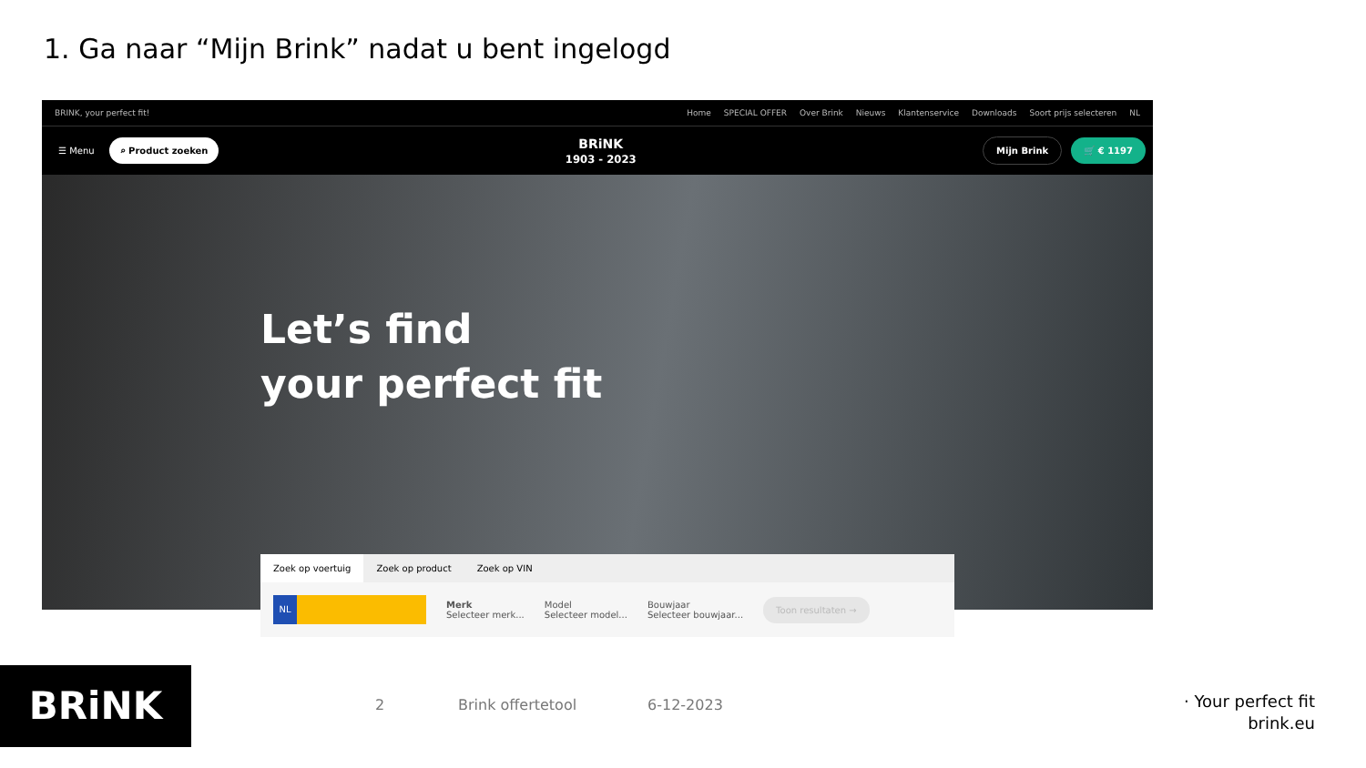1. Ga naar “Mijn Brink” nadat u bent ingelogd
BRINK, your perfect fit! Home SPECIAL OFFER Over Brink Nieuws Klantenservice Downloads Soort prijs selecteren NL
☰ Menu ⌕ Product zoeken
BRiNK
1903 - 2023
Mijn Brink 🛒 € 1197
Let’s find
your perfect fit
Zoek op voertuig Zoek op product Zoek op VIN
NL
Merk
Selecteer merk...
Model
Selecteer model...
Bouwjaar
Selecteer bouwjaar...
Toon resultaten →
BRiNK 2 Brink offertetool 6-12-2023
· Your perfect fit
brink.eu